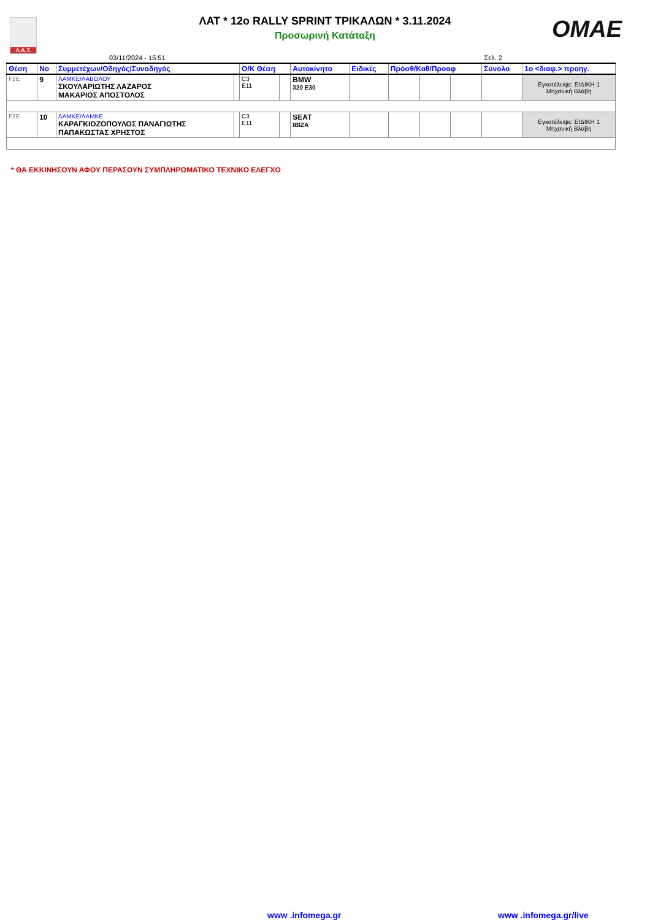Λ.Α.Τ.
OMAE
ΛΑΤ * 12o RALLY SPRINT ΤΡΙΚΑΛΩΝ * 3.11.2024
Προσωρινή Κατάταξη
03/11/2024 - 15:51 Σελ. 2
| Θέση | Νο | Συμμετέχων/Οδηγός/Συνοδηγός | | Ο/Κ Θέση | | Αυτοκίνητο | Ειδικές | Πρόσθ/Καθ/Προαφ | | | Σύνολο | 1ο <διαφ.> προηγ. |
| --- | --- | --- | --- | --- | --- | --- | --- | --- | --- | --- | --- | --- |
| F2E | 9 | ΛΑΜΚΕ/ΛΑΒΟΛΟΥ ΣΚΟΥΛΑΡΙΩΤΗΣ ΛΑΖΑΡΟΣ ΜΑΚΑΡΙΟΣ ΑΠΟΣΤΟΛΟΣ | | C3 E11 | | BMW 320 E30 | | | | | | Εγκατέλειψε: ΕΙΔΙΚΗ 1 Μηχανική Βλάβη |
| F2E | 10 | ΛΑΜΚΕ/ΛΑΜΚΕ ΚΑΡΑΓΚΙΟΖΟΠΟΥΛΟΣ ΠΑΝΑΓΙΩΤΗΣ ΠΑΠΑΚΩΣΤΑΣ ΧΡΗΣΤΟΣ | | C3 E11 | | SEAT IBIZA | | | | | | Εγκατέλειψε: ΕΙΔΙΚΗ 1 Μηχανική Βλάβη |
* ΘΑ ΕΚΚΙΝΗΣΟΥΝ ΑΦΟΥ ΠΕΡΑΣΟΥΝ ΣΥΜΠΛΗΡΩΜΑΤΙΚΟ ΤΕΧΝΙΚΟ ΕΛΕΓΧΟ
www .infomega.gr www .infomega.gr/live